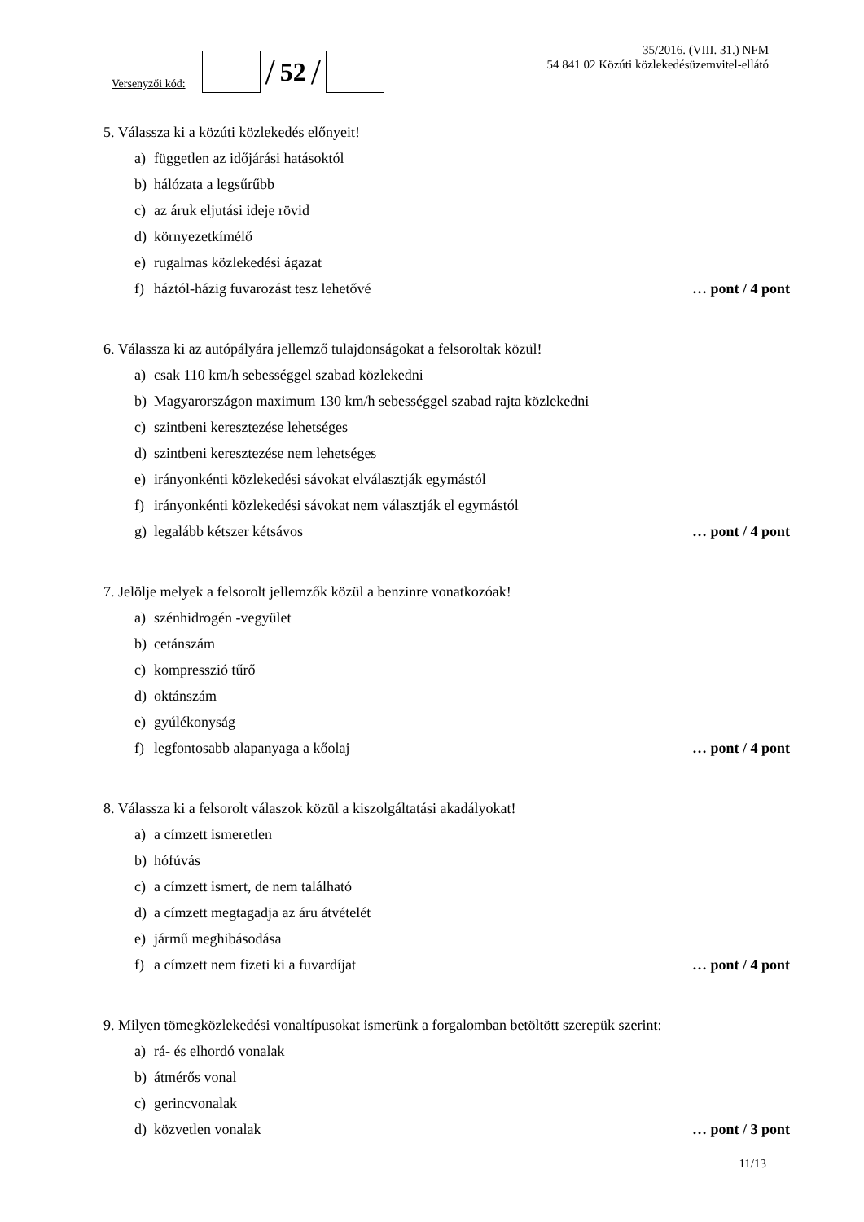Versenyzői kód:
/ 52 /
35/2016. (VIII. 31.) NFM
54 841 02 Közúti közlekedésüzemvitel-ellátó
5. Válassza ki a közúti közlekedés előnyeit!
a) független az időjárási hatásoktól
b) hálózata a legsűrűbb
c) az áruk eljutási ideje rövid
d) környezetkímélő
e) rugalmas közlekedési ágazat
f) háztól-házig fuvarozást tesz lehetővé … pont / 4 pont
6. Válassza ki az autópályára jellemző tulajdonságokat a felsoroltak közül!
a) csak 110 km/h sebességgel szabad közlekedni
b) Magyarországon maximum 130 km/h sebességgel szabad rajta közlekedni
c) szintbeni keresztezése lehetséges
d) szintbeni keresztezése nem lehetséges
e) irányonkénti közlekedési sávokat elválasztják egymástól
f) irányonkénti közlekedési sávokat nem választják el egymástól
g) legalább kétszer kétsávos … pont / 4 pont
7. Jelölje melyek a felsorolt jellemzők közül a benzinre vonatkozóak!
a) szénhidrogén -vegyület
b) cetánszám
c) kompresszió tűrő
d) oktánszám
e) gyúlékonyság
f) legfontosabb alapanyaga a kőolaj … pont / 4 pont
8. Válassza ki a felsorolt válaszok közül a kiszolgáltatási akadályokat!
a) a címzett ismeretlen
b) hófúvás
c) a címzett ismert, de nem található
d) a címzett megtagadja az áru átvételét
e) jármű meghibásodása
f) a címzett nem fizeti ki a fuvardíjat … pont / 4 pont
9. Milyen tömegközlekedési vonaltípusokat ismerünk a forgalomban betöltött szerepük szerint:
a) rá- és elhordó vonalak
b) átmérős vonal
c) gerincvonalak
d) közvetlen vonalak … pont / 3 pont
11/13